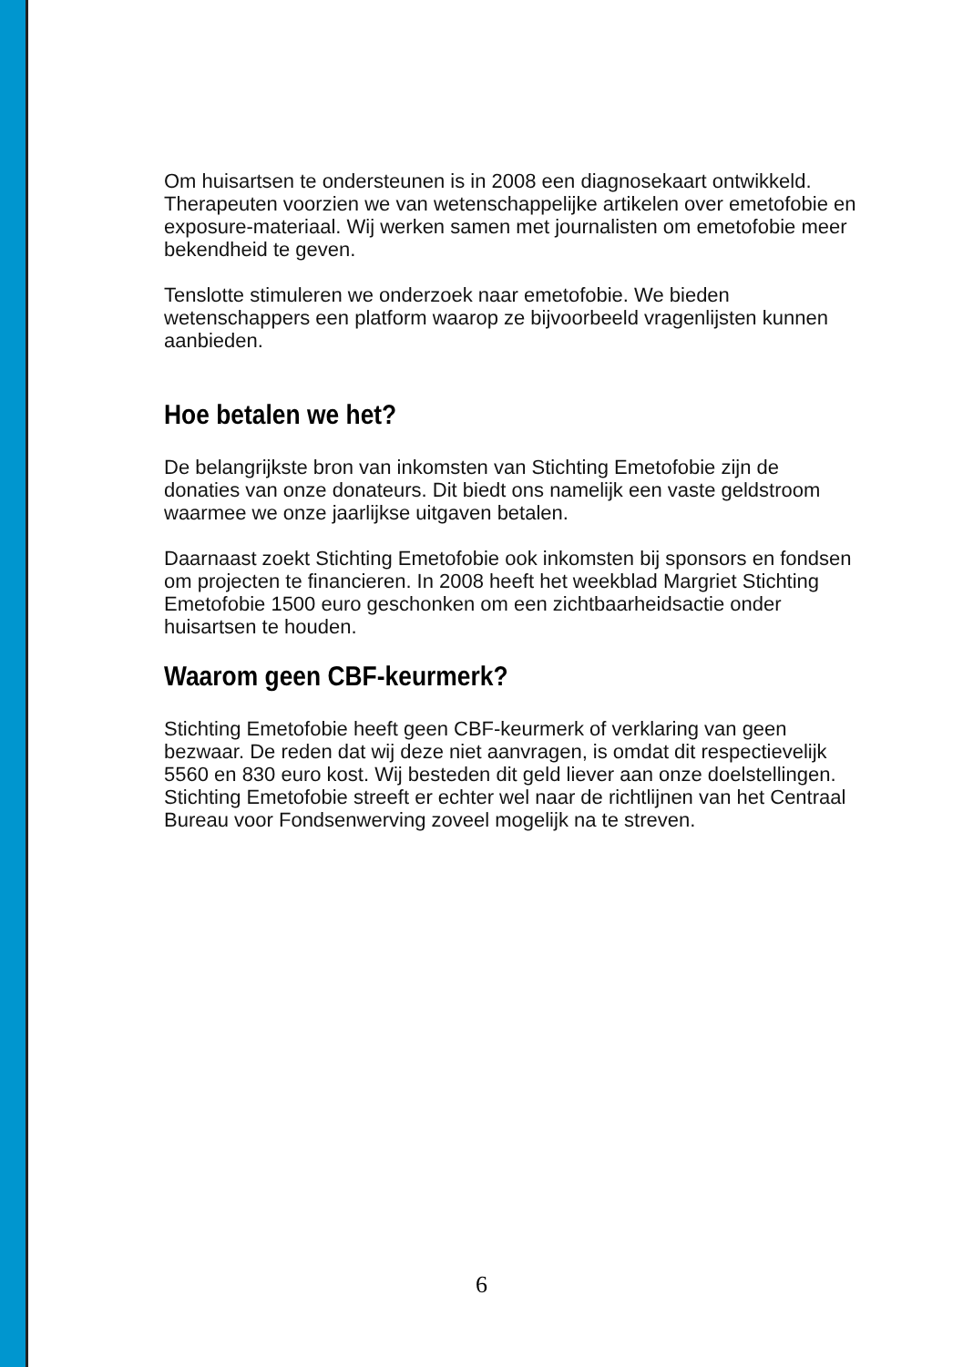Om huisartsen te ondersteunen is in 2008 een diagnosekaart ontwikkeld. Therapeuten voorzien we van wetenschappelijke artikelen over emetofobie en exposure-materiaal. Wij werken samen met journalisten om emetofobie meer bekendheid te geven.
Tenslotte stimuleren we onderzoek naar emetofobie. We bieden wetenschappers een platform waarop ze bijvoorbeeld vragenlijsten kunnen aanbieden.
Hoe betalen we het?
De belangrijkste bron van inkomsten van Stichting Emetofobie zijn de donaties van onze donateurs. Dit biedt ons namelijk een vaste geldstroom waarmee we onze jaarlijkse uitgaven betalen.
Daarnaast zoekt Stichting Emetofobie ook inkomsten bij sponsors en fondsen om projecten te financieren. In 2008 heeft het weekblad Margriet Stichting Emetofobie 1500 euro geschonken om een zichtbaarheidsactie onder huisartsen te houden.
Waarom geen CBF-keurmerk?
Stichting Emetofobie heeft geen CBF-keurmerk of verklaring van geen bezwaar. De reden dat wij deze niet aanvragen, is omdat dit respectievelijk 5560 en 830 euro kost. Wij besteden dit geld liever aan onze doelstellingen. Stichting Emetofobie streeft er echter wel naar de richtlijnen van het Centraal Bureau voor Fondsenwerving zoveel mogelijk na te streven.
6